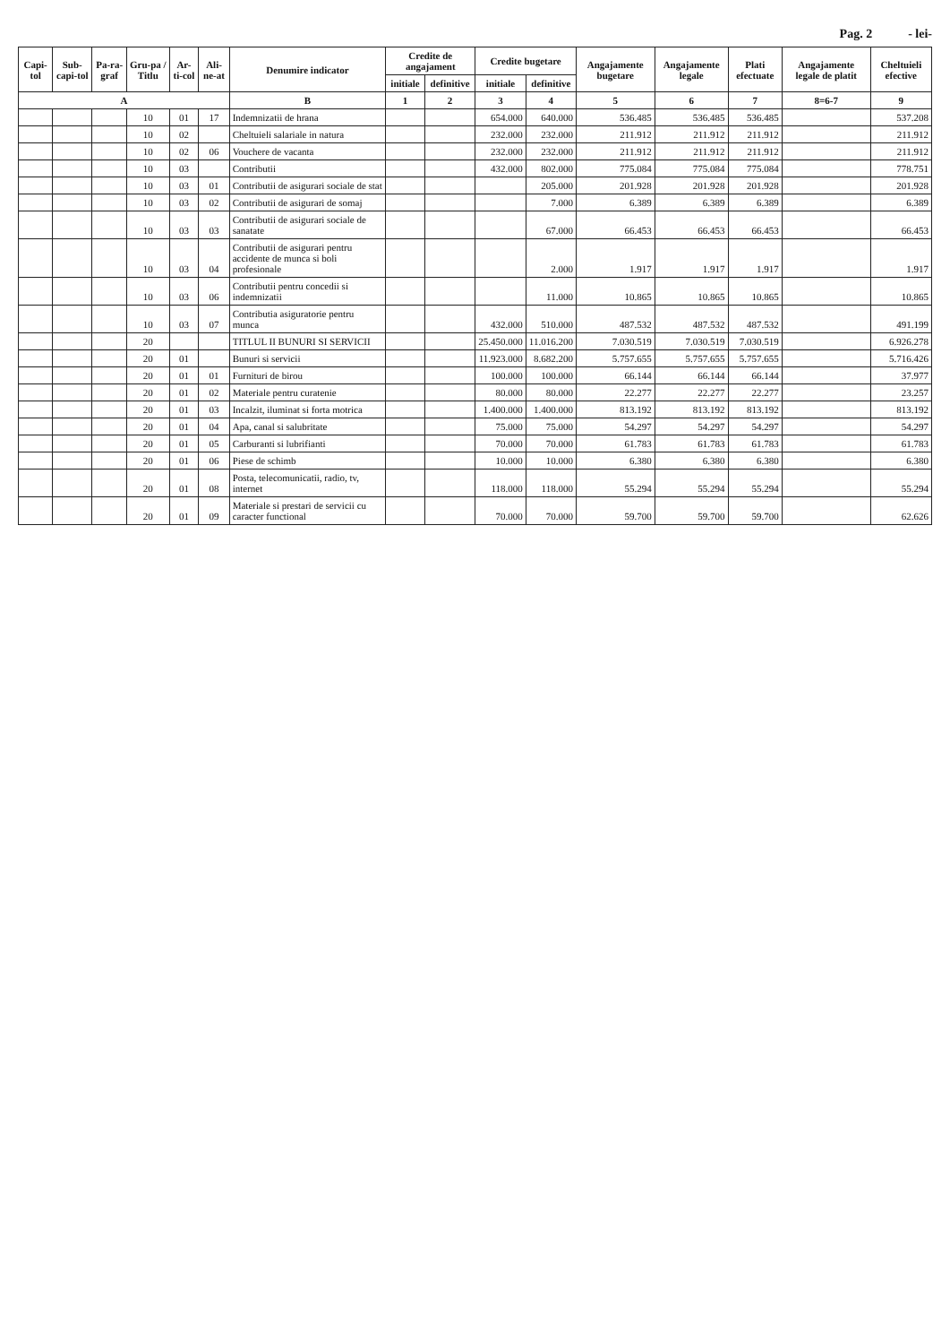Pag. 2 - lei-
| Capi-tol | Sub-capi-tol | Pa-ra-graf | Gru-pa / Titlu | Ar-ti-col | Ali-ne-at | Denumire indicator | Credite de angajament | | Credite bugetare | | Angajamente bugetare | Angajamente legale | Plati efectuate | Angajamente legale de platit | Cheltuieli efective |
| --- | --- | --- | --- | --- | --- | --- | --- | --- | --- | --- | --- | --- | --- | --- | --- |
| | | | | | | | initiale | definitive | initiale | definitive | | | | | |
| A | | | | | | B | 1 | 2 | 3 | 4 | 5 | 6 | 7 | 8=6-7 | 9 |
| | | | 10 | 01 | 17 | Indemnizatii de hrana | | | 654.000 | 640.000 | 536.485 | 536.485 | 536.485 | | 537.208 |
| | | | 10 | 02 | | Cheltuieli salariale in natura | | | 232.000 | 232.000 | 211.912 | 211.912 | 211.912 | | 211.912 |
| | | | 10 | 02 | 06 | Vouchere de vacanta | | | 232.000 | 232.000 | 211.912 | 211.912 | 211.912 | | 211.912 |
| | | | 10 | 03 | | Contributii | | | 432.000 | 802.000 | 775.084 | 775.084 | 775.084 | | 778.751 |
| | | | 10 | 03 | 01 | Contributii de asigurari sociale de stat | | | | 205.000 | 201.928 | 201.928 | 201.928 | | 201.928 |
| | | | 10 | 03 | 02 | Contributii de asigurari de somaj | | | | 7.000 | 6.389 | 6.389 | 6.389 | | 6.389 |
| | | | 10 | 03 | 03 | Contributii de asigurari sociale de sanatate | | | | 67.000 | 66.453 | 66.453 | 66.453 | | 66.453 |
| | | | 10 | 03 | 04 | Contributii de asigurari pentru accidente de munca si boli profesionale | | | | 2.000 | 1.917 | 1.917 | 1.917 | | 1.917 |
| | | | 10 | 03 | 06 | Contributii pentru concedii si indemnizatii | | | | 11.000 | 10.865 | 10.865 | 10.865 | | 10.865 |
| | | | 10 | 03 | 07 | Contributia asiguratorie pentru munca | | | 432.000 | 510.000 | 487.532 | 487.532 | 487.532 | | 491.199 |
| | | | 20 | | | TITLUL II BUNURI SI SERVICII | | | 25.450.000 | 11.016.200 | 7.030.519 | 7.030.519 | 7.030.519 | | 6.926.278 |
| | | | 20 | 01 | | Bunuri si servicii | | | 11.923.000 | 8.682.200 | 5.757.655 | 5.757.655 | 5.757.655 | | 5.716.426 |
| | | | 20 | 01 | 01 | Furnituri de birou | | | 100.000 | 100.000 | 66.144 | 66.144 | 66.144 | | 37.977 |
| | | | 20 | 01 | 02 | Materiale pentru curatenie | | | 80.000 | 80.000 | 22.277 | 22.277 | 22.277 | | 23.257 |
| | | | 20 | 01 | 03 | Incalzit, iluminat si forta motrica | | | 1.400.000 | 1.400.000 | 813.192 | 813.192 | 813.192 | | 813.192 |
| | | | 20 | 01 | 04 | Apa, canal si salubritate | | | 75.000 | 75.000 | 54.297 | 54.297 | 54.297 | | 54.297 |
| | | | 20 | 01 | 05 | Carburanti si lubrifianti | | | 70.000 | 70.000 | 61.783 | 61.783 | 61.783 | | 61.783 |
| | | | 20 | 01 | 06 | Piese de schimb | | | 10.000 | 10.000 | 6.380 | 6.380 | 6.380 | | 6.380 |
| | | | 20 | 01 | 08 | Posta, telecomunicatii, radio, tv, internet | | | 118.000 | 118.000 | 55.294 | 55.294 | 55.294 | | 55.294 |
| | | | 20 | 01 | 09 | Materiale si prestari de servicii cu caracter functional | | | 70.000 | 70.000 | 59.700 | 59.700 | 59.700 | | 62.626 |